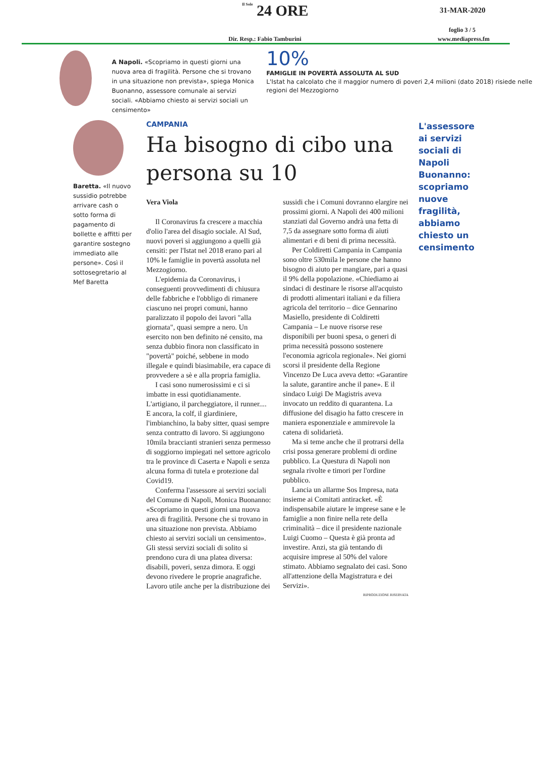Il Sole 24 ORE 31-MAR-2020
foglio 3 / 5
Dir. Resp.: Fabio Tamburini www.mediapress.fm
A Napoli. «Scopriamo in questi giorni una nuova area di fragilità. Persone che si trovano in una situazione non prevista», spiega Monica Buonanno, assessore comunale ai servizi sociali. «Abbiamo chiesto ai servizi sociali un censimento»
10%
FAMIGLIE IN POVERTÀ ASSOLUTA AL SUD
L'Istat ha calcolato che il maggior numero di poveri 2,4 milioni (dato 2018) risiede nelle regioni del Mezzogiorno
Baretta. «Il nuovo sussidio potrebbe arrivare cash o sotto forma di pagamento di bollette e affitti per garantire sostegno immediato alle persone». Così il sottosegretario al Mef Baretta
CAMPANIA
Ha bisogno di cibo una persona su 10
Vera Viola
Il Coronavirus fa crescere a macchia d'olio l'area del disagio sociale. Al Sud, nuovi poveri si aggiungono a quelli già censiti: per l'Istat nel 2018 erano pari al 10% le famiglie in povertà assoluta nel Mezzogiorno.
L'epidemia da Coronavirus, i conseguenti provvedimenti di chiusura delle fabbriche e l'obbligo di rimanere ciascuno nei propri comuni, hanno paralizzato il popolo dei lavori "alla giornata", quasi sempre a nero. Un esercito non ben definito né censito, ma senza dubbio finora non classificato in "povertà" poiché, sebbene in modo illegale e quindi biasimabile, era capace di provvedere a sè e alla propria famiglia.
I casi sono numerosissimi e ci si imbatte in essi quotidianamente. L'artigiano, il parcheggiatore, il runner.... E ancora, la colf, il giardiniere, l'imbianchino, la baby sitter, quasi sempre senza contratto di lavoro. Si aggiungono 10mila braccianti stranieri senza permesso di soggiorno impiegati nel settore agricolo tra le province di Caserta e Napoli e senza alcuna forma di tutela e protezione dal Covid19.
Conferma l'assessore ai servizi sociali del Comune di Napoli, Monica Buonanno: «Scopriamo in questi giorni una nuova area di fragilità. Persone che si trovano in una situazione non prevista. Abbiamo chiesto ai servizi sociali un censimento». Gli stessi servizi sociali di solito si prendono cura di una platea diversa: disabili, poveri, senza dimora. E oggi devono rivedere le proprie anagrafiche. Lavoro utile anche per la distribuzione dei sussidi che i Comuni dovranno elargire nei prossimi giorni. A Napoli dei 400 milioni stanziati dal Governo andrà una fetta di 7,5 da assegnare sotto forma di aiuti alimentari e di beni di prima necessità.
Per Coldiretti Campania in Campania sono oltre 530mila le persone che hanno bisogno di aiuto per mangiare, pari a quasi il 9% della popolazione. «Chiediamo ai sindaci di destinare le risorse all'acquisto di prodotti alimentari italiani e da filiera agricola del territorio – dice Gennarino Masiello, presidente di Coldiretti Campania – Le nuove risorse rese disponibili per buoni spesa, o generi di prima necessità possono sostenere l'economia agricola regionale». Nei giorni scorsi il presidente della Regione Vincenzo De Luca aveva detto: «Garantire la salute, garantire anche il pane». E il sindaco Luigi De Magistris aveva invocato un reddito di quarantena. La diffusione del disagio ha fatto crescere in maniera esponenziale e ammirevole la catena di solidarietà.
Ma si teme anche che il protrarsi della crisi possa generare problemi di ordine pubblico. La Questura di Napoli non segnala rivolte e timori per l'ordine pubblico.
Lancia un allarme Sos Impresa, nata insieme ai Comitati antiracket. «È indispensabile aiutare le imprese sane e le famiglie a non finire nella rete della criminalità – dice il presidente nazionale Luigi Cuomo – Questa è già pronta ad investire. Anzi, sta già tentando di acquisire imprese al 50% del valore stimato. Abbiamo segnalato dei casi. Sono all'attenzione della Magistratura e dei Servizi».
RIPRODUZIONE RISERVATA
L'assessore ai servizi sociali di Napoli Buonanno: scopriamo nuove fragilità, abbiamo chiesto un censimento